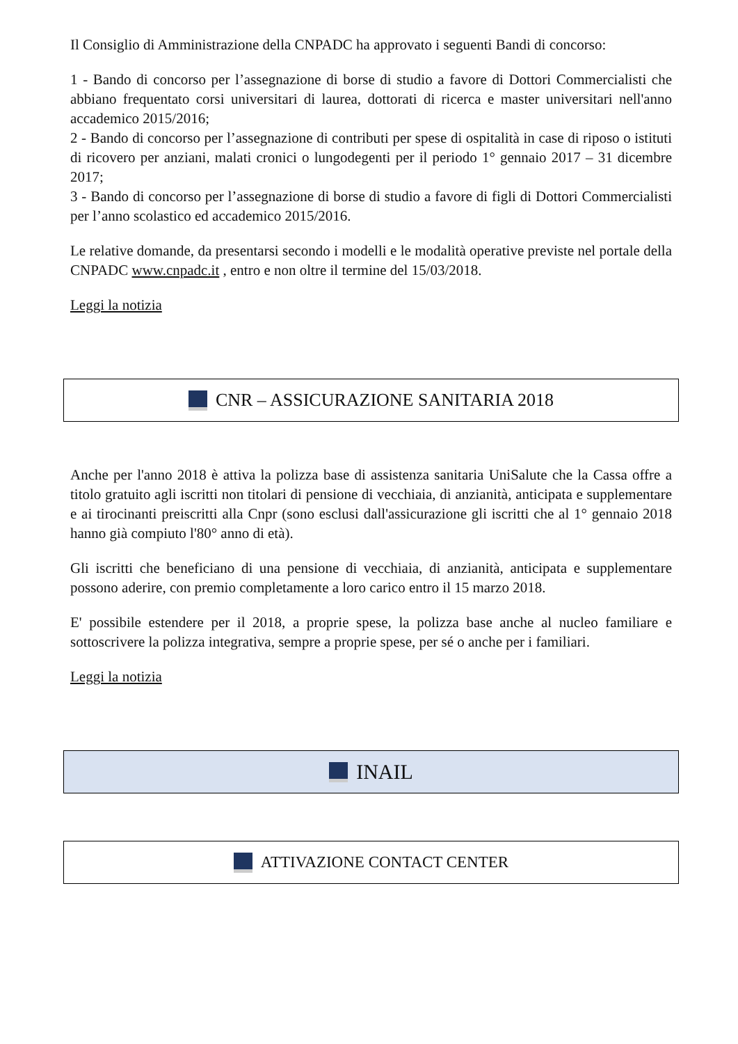Il Consiglio di Amministrazione della CNPADC ha approvato i seguenti Bandi di concorso:
1 - Bando di concorso per l’assegnazione di borse di studio a favore di Dottori Commercialisti che abbiano frequentato corsi universitari di laurea, dottorati di ricerca e master universitari nell'anno accademico 2015/2016;
2 - Bando di concorso per l’assegnazione di contributi per spese di ospitalità in case di riposo o istituti di ricovero per anziani, malati cronici o lungodegenti per il periodo 1° gennaio 2017 – 31 dicembre 2017;
3 - Bando di concorso per l’assegnazione di borse di studio a favore di figli di Dottori Commercialisti per l’anno scolastico ed accademico 2015/2016.
Le relative domande, da presentarsi secondo i modelli e le modalità operative previste nel portale della CNPADC www.cnpadc.it , entro e non oltre il termine del 15/03/2018.
Leggi la notizia
CNR – ASSICURAZIONE SANITARIA 2018
Anche per l'anno 2018 è attiva la polizza base di assistenza sanitaria UniSalute che la Cassa offre a titolo gratuito agli iscritti non titolari di pensione di vecchiaia, di anzianità, anticipata e supplementare e ai tirocinanti preiscritti alla Cnpr (sono esclusi dall'assicurazione gli iscritti che al 1° gennaio 2018 hanno già compiuto l'80° anno di età).
Gli iscritti che beneficiano di una pensione di vecchiaia, di anzianità, anticipata e supplementare possono aderire, con premio completamente a loro carico entro il 15 marzo 2018.
E' possibile estendere per il 2018, a proprie spese, la polizza base anche al nucleo familiare e sottoscrivere la polizza integrativa, sempre a proprie spese, per sé o anche per i familiari.
Leggi la notizia
INAIL
ATTIVAZIONE CONTACT CENTER